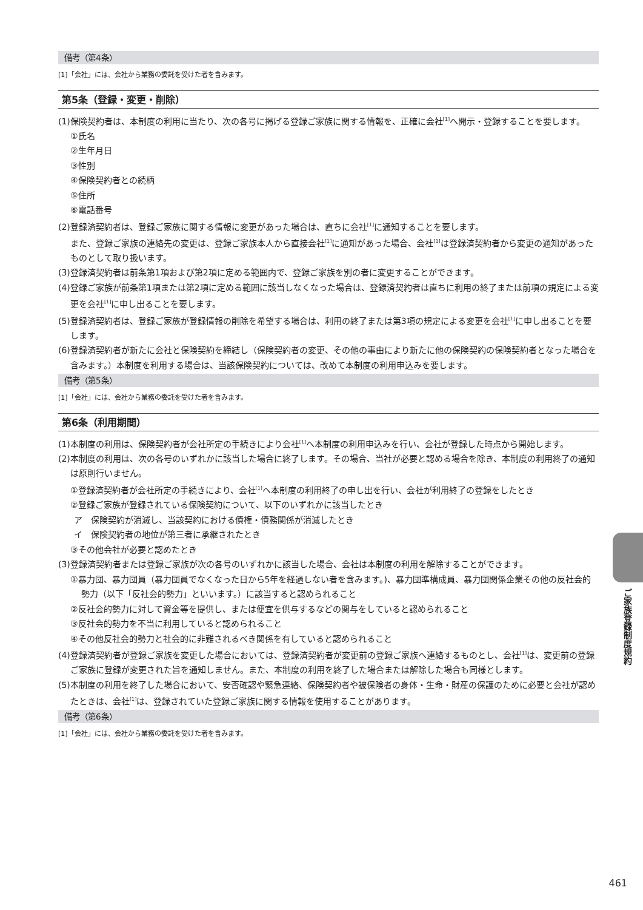備考（第4条）
[1]「会社」には、会社から業務の委託を受けた者を含みます。
第5条（登録・変更・削除）
(1)保険契約者は、本制度の利用に当たり、次の各号に掲げる登録ご家族に関する情報を、正確に会社<sup>[1]</sup>へ開示・登録することを要します。
①氏名
②生年月日
③性別
④保険契約者との続柄
⑤住所
⑥電話番号
(2)登録済契約者は、登録ご家族に関する情報に変更があった場合は、直ちに会社<sup>[1]</sup>に通知することを要します。
また、登録ご家族の連絡先の変更は、登録ご家族本人から直接会社<sup>[1]</sup>に通知があった場合、会社<sup>[1]</sup>は登録済契約者から変更の通知があったものとして取り扱います。
(3)登録済契約者は前条第1項および第2項に定める範囲内で、登録ご家族を別の者に変更することができます。
(4)登録ご家族が前条第1項または第2項に定める範囲に該当しなくなった場合は、登録済契約者は直ちに利用の終了または前項の規定による変更を会社<sup>[1]</sup>に申し出ることを要します。
(5)登録済契約者は、登録ご家族が登録情報の削除を希望する場合は、利用の終了または第3項の規定による変更を会社<sup>[1]</sup>に申し出ることを要します。
(6)登録済契約者が新たに会社と保険契約を締結し（保険契約者の変更、その他の事由により新たに他の保険契約の保険契約者となった場合を含みます。）本制度を利用する場合は、当該保険契約については、改めて本制度の利用申込みを要します。
備考（第5条）
[1]「会社」には、会社から業務の委託を受けた者を含みます。
第6条（利用期間）
(1)本制度の利用は、保険契約者が会社所定の手続きにより会社<sup>[1]</sup>へ本制度の利用申込みを行い、会社が登録した時点から開始します。
(2)本制度の利用は、次の各号のいずれかに該当した場合に終了します。その場合、当社が必要と認める場合を除き、本制度の利用終了の通知は原則行いません。
①登録済契約者が会社所定の手続きにより、会社<sup>[1]</sup>へ本制度の利用終了の申し出を行い、会社が利用終了の登録をしたとき
②登録ご家族が登録されている保険契約について、以下のいずれかに該当したとき
ア　保険契約が消滅し、当該契約における債権・債務関係が消滅したとき
イ　保険契約者の地位が第三者に承継されたとき
③その他会社が必要と認めたとき
(3)登録済契約者または登録ご家族が次の各号のいずれかに該当した場合、会社は本制度の利用を解除することができます。
①暴力団、暴力団員（暴力団員でなくなった日から5年を経過しない者を含みます。)、暴力団準構成員、暴力団関係企業その他の反社会的勢力（以下「反社会的勢力」といいます。）に該当すると認められること
②反社会的勢力に対して資金等を提供し、または便宜を供与するなどの関与をしていると認められること
③反社会的勢力を不当に利用していると認められること
④その他反社会的勢力と社会的に非難されるべき関係を有していると認められること
(4)登録済契約者が登録ご家族を変更した場合においては、登録済契約者が変更前の登録ご家族へ連絡するものとし、会社<sup>[1]</sup>は、変更前の登録ご家族に登録が変更された旨を通知しません。また、本制度の利用を終了した場合または解除した場合も同様とします。
(5)本制度の利用を終了した場合において、安否確認や緊急連絡、保険契約者や被保険者の身体・生命・財産の保護のために必要と会社が認めたときは、会社<sup>[1]</sup>は、登録されていた登録ご家族に関する情報を使用することがあります。
備考（第6条）
[1]「会社」には、会社から業務の委託を受けた者を含みます。
ご家族登録制度規約
461